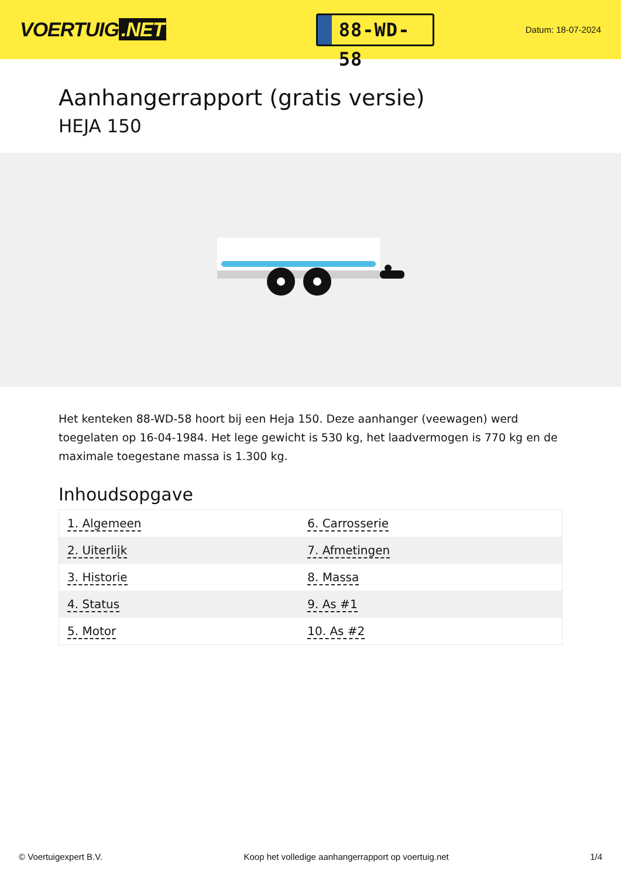VOERTUIG.NET
88-WD-58
Datum: 18-07-2024
Aanhangerrapport (gratis versie)
HEJA 150
Het kenteken 88-WD-58 hoort bij een Heja 150. Deze aanhanger (veewagen) werd toegelaten op 16-04-1984. Het lege gewicht is 530 kg, het laadvermogen is 770 kg en de maximale toegestane massa is 1.300 kg.
Inhoudsopgave
| 1. Algemeen | 6. Carrosserie |
| 2. Uiterlijk | 7. Afmetingen |
| 3. Historie | 8. Massa |
| 4. Status | 9. As #1 |
| 5. Motor | 10. As #2 |
© Voertuigexpert B.V. Koop het volledige aanhangerrapport op voertuig.net 1/4